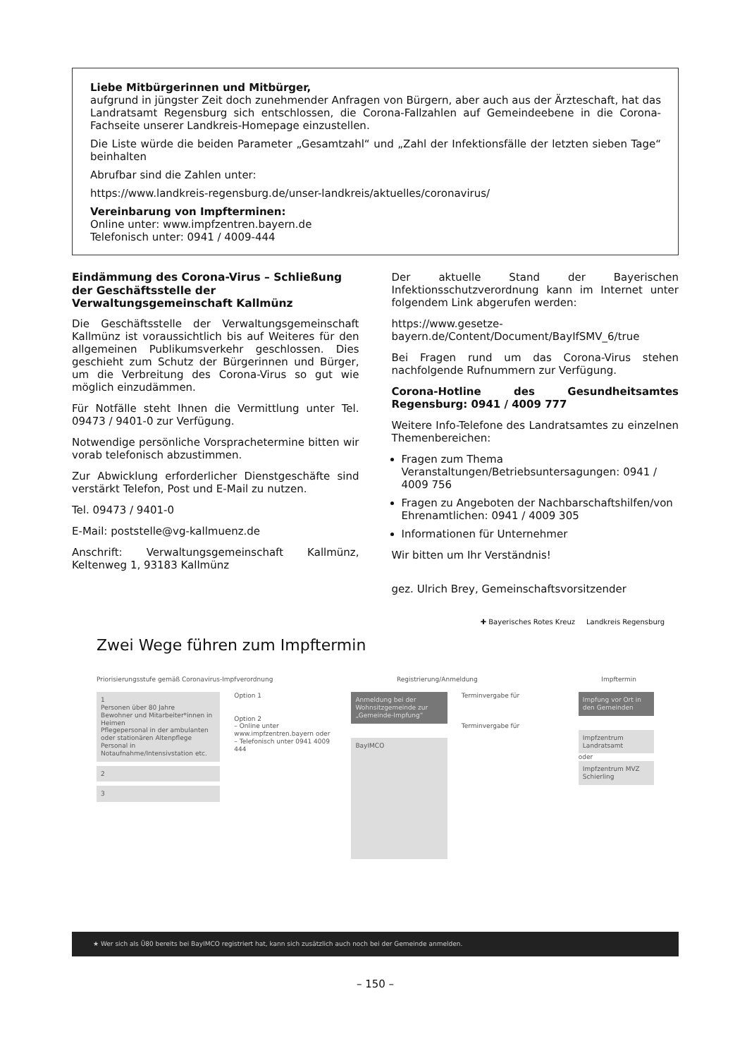Liebe Mitbürgerinnen und Mitbürger,
aufgrund in jüngster Zeit doch zunehmender Anfragen von Bürgern, aber auch aus der Ärzteschaft, hat das Landratsamt Regensburg sich entschlossen, die Corona-Fallzahlen auf Gemeindeebene in die Corona-Fachseite unserer Landkreis-Homepage einzustellen.
Die Liste würde die beiden Parameter „Gesamtzahl“ und „Zahl der Infektionsfälle der letzten sieben Tage“ beinhalten
Abrufbar sind die Zahlen unter:
https://www.landkreis-regensburg.de/unser-landkreis/aktuelles/coronavirus/
Vereinbarung von Impfterminen:
Online unter: www.impfzentren.bayern.de
Telefonisch unter: 0941 / 4009-444
Eindämmung des Corona-Virus – Schließung der Geschäftsstelle der Verwaltungsgemeinschaft Kallmünz
Die Geschäftsstelle der Verwaltungsgemeinschaft Kallmünz ist voraussichtlich bis auf Weiteres für den allgemeinen Publikumsverkehr geschlossen. Dies geschieht zum Schutz der Bürgerinnen und Bürger, um die Verbreitung des Corona-Virus so gut wie möglich einzudämmen.
Für Notfälle steht Ihnen die Vermittlung unter Tel. 09473 / 9401-0 zur Verfügung.
Notwendige persönliche Vorsprachetermine bitten wir vorab telefonisch abzustimmen.
Zur Abwicklung erforderlicher Dienstgeschäfte sind verstärkt Telefon, Post und E-Mail zu nutzen.
Tel. 09473 / 9401-0
E-Mail: poststelle@vg-kallmuenz.de
Anschrift: Verwaltungsgemeinschaft Kallmünz, Keltenweg 1, 93183 Kallmünz
Der aktuelle Stand der Bayerischen Infektionsschutzverordnung kann im Internet unter folgendem Link abgerufen werden:
https://www.gesetze-bayern.de/Content/Document/BayIfSMV_6/true
Bei Fragen rund um das Corona-Virus stehen nachfolgende Rufnummern zur Verfügung.
Corona-Hotline des Gesundheitsamtes Regensburg: 0941 / 4009 777
Weitere Info-Telefone des Landratsamtes zu einzelnen Themenbereichen:
Fragen zum Thema Veranstaltungen/Betriebsuntersagungen: 0941 / 4009 756
Fragen zu Angeboten der Nachbarschaftshilfen/von Ehrenamtlichen: 0941 / 4009 305
Informationen für Unternehmer
Wir bitten um Ihr Verständnis!
gez. Ulrich Brey, Gemeinschaftsvorsitzender
✚ Bayerisches Rotes Kreuz Landkreis Regensburg
Zwei Wege führen zum Impftermin
Priorisierungsstufe gemäß Coronavirus-Impfverordnung Registrierung/Anmeldung Impftermin
1
Personen über 80 Jahre
Bewohner und Mitarbeiter*innen in Heimen
Pflegepersonal in der ambulanten oder stationären Altenpflege
Personal in Notaufnahme/Intensivstation etc.
2
3
Option 1
Option 2
– Online unter www.impfzentren.bayern oder
– Telefonisch unter 0941 4009 444
Anmeldung bei der Wohnsitzgemeinde zur „Gemeinde-Impfung“
BayIMCO
Terminvergabe für
Terminvergabe für
Impfung vor Ort in den Gemeinden
Impfzentrum Landratsamt
oder
Impfzentrum MVZ Schierling
★ Wer sich als Ü80 bereits bei BayIMCO registriert hat, kann sich zusätzlich auch noch bei der Gemeinde anmelden.
– 150 –